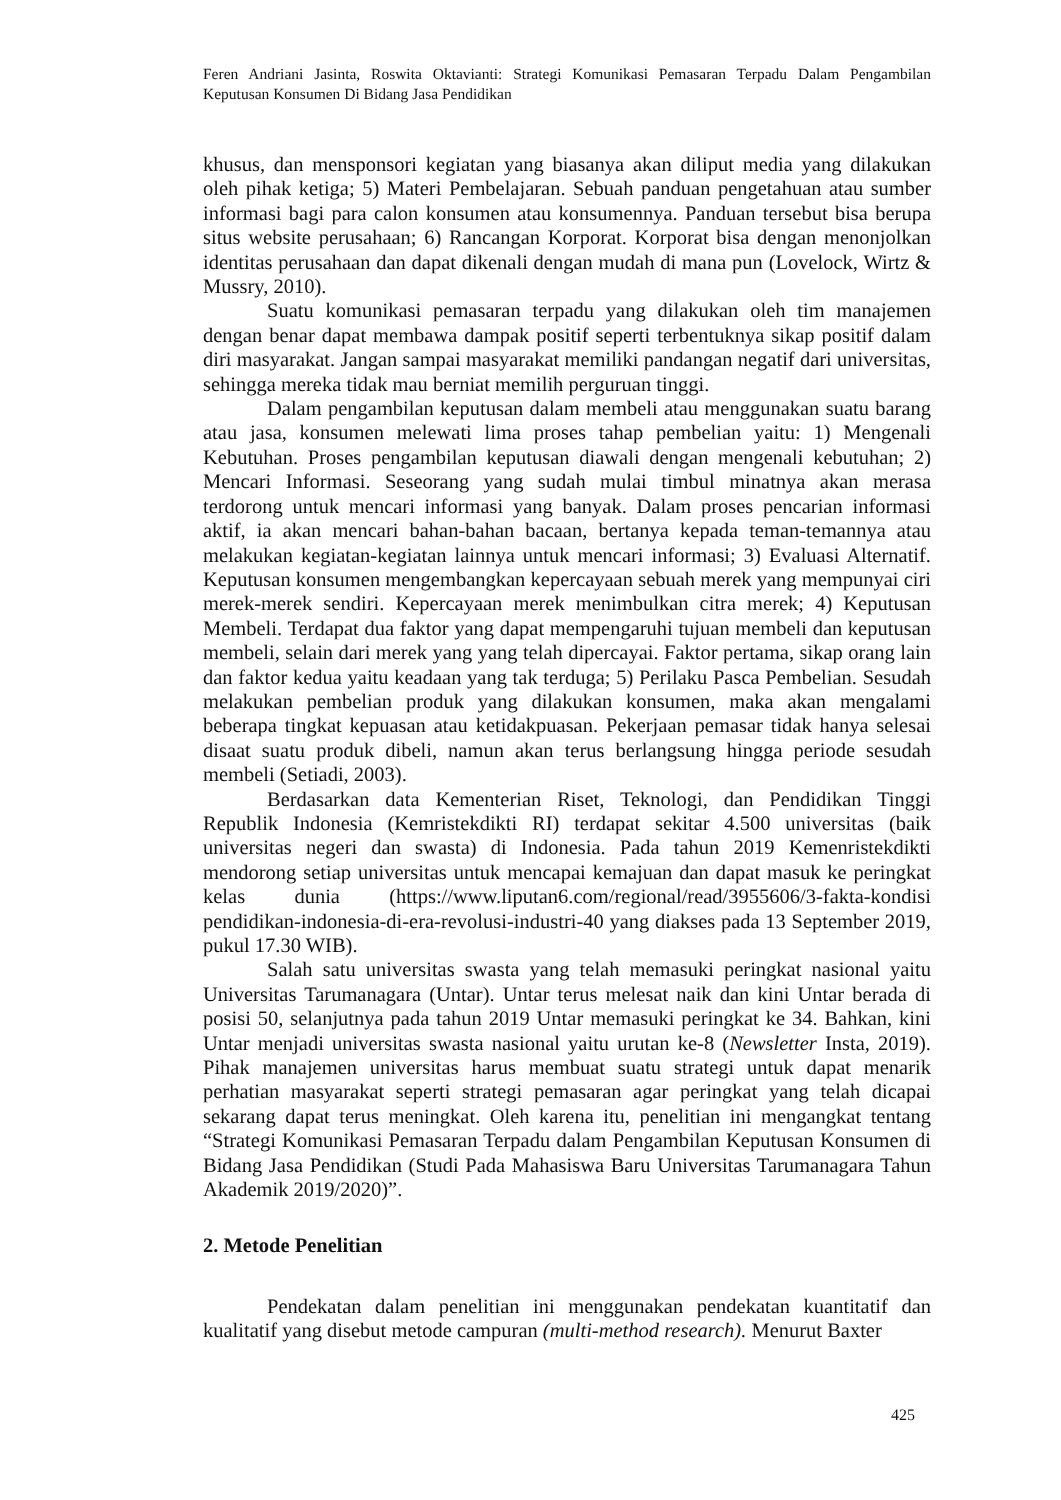Feren Andriani Jasinta, Roswita Oktavianti: Strategi Komunikasi Pemasaran Terpadu Dalam Pengambilan Keputusan Konsumen Di Bidang Jasa Pendidikan
khusus, dan mensponsori kegiatan yang biasanya akan diliput media yang dilakukan oleh pihak ketiga; 5) Materi Pembelajaran. Sebuah panduan pengetahuan atau sumber informasi bagi para calon konsumen atau konsumennya. Panduan tersebut bisa berupa situs website perusahaan; 6) Rancangan Korporat. Korporat bisa dengan menonjolkan identitas perusahaan dan dapat dikenali dengan mudah di mana pun (Lovelock, Wirtz & Mussry, 2010).
Suatu komunikasi pemasaran terpadu yang dilakukan oleh tim manajemen dengan benar dapat membawa dampak positif seperti terbentuknya sikap positif dalam diri masyarakat. Jangan sampai masyarakat memiliki pandangan negatif dari universitas, sehingga mereka tidak mau berniat memilih perguruan tinggi.
Dalam pengambilan keputusan dalam membeli atau menggunakan suatu barang atau jasa, konsumen melewati lima proses tahap pembelian yaitu: 1) Mengenali Kebutuhan. Proses pengambilan keputusan diawali dengan mengenali kebutuhan; 2) Mencari Informasi. Seseorang yang sudah mulai timbul minatnya akan merasa terdorong untuk mencari informasi yang banyak. Dalam proses pencarian informasi aktif, ia akan mencari bahan-bahan bacaan, bertanya kepada teman-temannya atau melakukan kegiatan-kegiatan lainnya untuk mencari informasi; 3) Evaluasi Alternatif. Keputusan konsumen mengembangkan kepercayaan sebuah merek yang mempunyai ciri merek-merek sendiri. Kepercayaan merek menimbulkan citra merek; 4) Keputusan Membeli. Terdapat dua faktor yang dapat mempengaruhi tujuan membeli dan keputusan membeli, selain dari merek yang yang telah dipercayai. Faktor pertama, sikap orang lain dan faktor kedua yaitu keadaan yang tak terduga; 5) Perilaku Pasca Pembelian. Sesudah melakukan pembelian produk yang dilakukan konsumen, maka akan mengalami beberapa tingkat kepuasan atau ketidakpuasan. Pekerjaan pemasar tidak hanya selesai disaat suatu produk dibeli, namun akan terus berlangsung hingga periode sesudah membeli (Setiadi, 2003).
Berdasarkan data Kementerian Riset, Teknologi, dan Pendidikan Tinggi Republik Indonesia (Kemristekdikti RI) terdapat sekitar 4.500 universitas (baik universitas negeri dan swasta) di Indonesia. Pada tahun 2019 Kemenristekdikti mendorong setiap universitas untuk mencapai kemajuan dan dapat masuk ke peringkat kelas dunia (https://www.liputan6.com/regional/read/3955606/3-fakta-kondisi pendidikan-indonesia-di-era-revolusi-industri-40 yang diakses pada 13 September 2019, pukul 17.30 WIB).
Salah satu universitas swasta yang telah memasuki peringkat nasional yaitu Universitas Tarumanagara (Untar). Untar terus melesat naik dan kini Untar berada di posisi 50, selanjutnya pada tahun 2019 Untar memasuki peringkat ke 34. Bahkan, kini Untar menjadi universitas swasta nasional yaitu urutan ke-8 (Newsletter Insta, 2019). Pihak manajemen universitas harus membuat suatu strategi untuk dapat menarik perhatian masyarakat seperti strategi pemasaran agar peringkat yang telah dicapai sekarang dapat terus meningkat. Oleh karena itu, penelitian ini mengangkat tentang “Strategi Komunikasi Pemasaran Terpadu dalam Pengambilan Keputusan Konsumen di Bidang Jasa Pendidikan (Studi Pada Mahasiswa Baru Universitas Tarumanagara Tahun Akademik 2019/2020)”.
2. Metode Penelitian
Pendekatan dalam penelitian ini menggunakan pendekatan kuantitatif dan kualitatif yang disebut metode campuran (multi-method research). Menurut Baxter
425